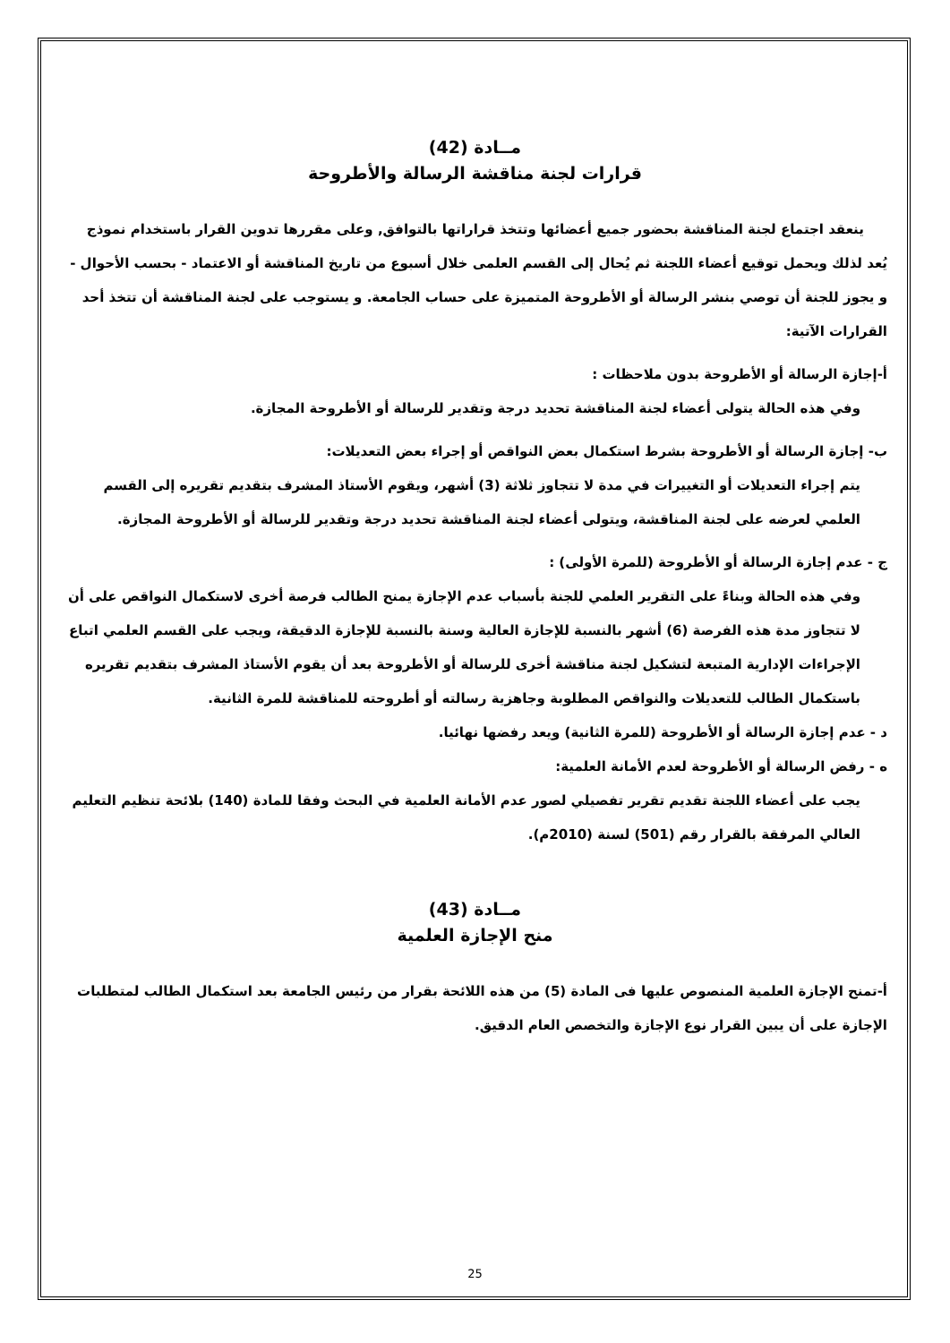مــادة (42)
قرارات لجنة مناقشة الرسالة والأطروحة
ينعقد اجتماع لجنة المناقشة بحضور جميع أعضائها وتتخذ قراراتها بالتوافق, وعلى مقررها تدوين القرار باستخدام نموذج يُعد لذلك ويحمل توقيع أعضاء اللجنة ثم يُحال إلى القسم العلمى خلال أسبوع من تاريخ المناقشة أو الاعتماد - بحسب الأحوال - و يجوز للجنة أن توصي بنشر الرسالة أو الأطروحة المتميزة على حساب الجامعة. و يستوجب على لجنة المناقشة أن تتخذ أحد القرارات الآتية:
أ-إجازة الرسالة أو الأطروحة بدون ملاحظات :
وفي هذه الحالة يتولى أعضاء لجنة المناقشة تحديد درجة وتقدير للرسالة أو الأطروحة المجازة.
ب- إجازة الرسالة أو الأطروحة بشرط استكمال بعض النواقص أو إجراء بعض التعديلات:
يتم إجراء التعديلات أو التغييرات في مدة لا تتجاوز ثلاثة (3) أشهر، ويقوم الأستاذ المشرف بتقديم تقريره إلى القسم العلمي لعرضه على لجنة المناقشة، ويتولى أعضاء لجنة المناقشة تحديد درجة وتقدير للرسالة أو الأطروحة المجازة.
ج - عدم إجازة الرسالة أو الأطروحة (للمرة الأولى) :
وفي هذه الحالة وبناءً على التقرير العلمي للجنة بأسباب عدم الإجازة يمنح الطالب فرصة أخرى لاستكمال النواقص على أن لا تتجاوز مدة هذه الفرصة (6) أشهر بالنسبة للإجازة العالية وسنة بالنسبة للإجازة الدقيقة، ويجب على القسم العلمي اتباع الإجراءات الإدارية المتبعة لتشكيل لجنة مناقشة أخرى للرسالة أو الأطروحة بعد أن يقوم الأستاذ المشرف بتقديم تقريره باستكمال الطالب للتعديلات والنواقص المطلوبة وجاهزية رسالته أو أطروحته للمناقشة للمرة الثانية.
د - عدم إجازة الرسالة أو الأطروحة (للمرة الثانية) ويعد رفضها نهائيا.
ه - رفض الرسالة أو الأطروحة لعدم الأمانة العلمية:
يجب على أعضاء اللجنة تقديم تقرير تفصيلي لصور عدم الأمانة العلمية في البحث وفقا للمادة (140) بلائحة تنظيم التعليم العالي المرفقة بالقرار رقم (501) لسنة (2010م).
مــادة (43)
منح الإجازة العلمية
أ-تمنح الإجازة العلمية المنصوص عليها فى المادة (5) من هذه اللائحة بقرار من رئيس الجامعة بعد استكمال الطالب لمتطلبات الإجازة على أن يبين القرار نوع الإجازة والتخصص العام الدقيق.
25